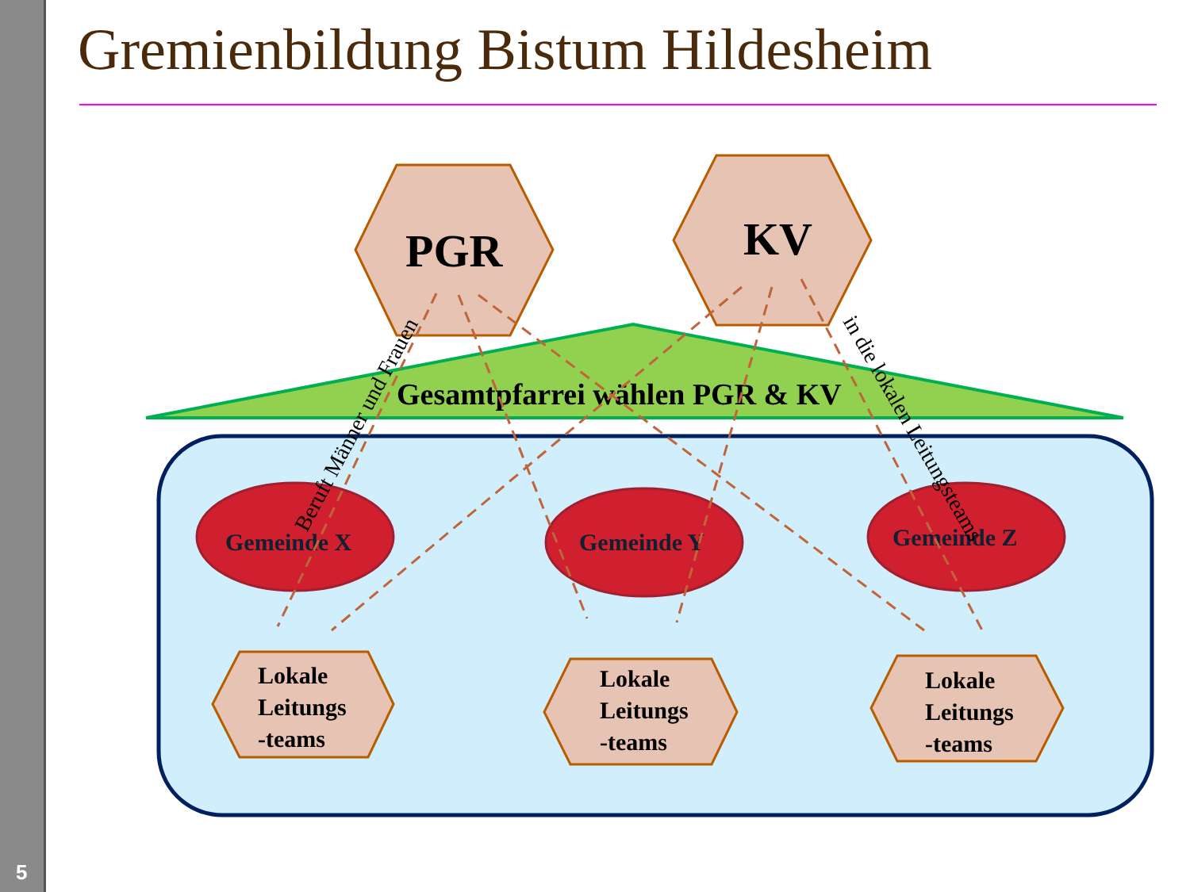Gremienbildung Bistum Hildesheim
Gesamtpfarrei wählen PGR & KV
PGR
KV
Gemeinde X
Gemeinde Y
Gemeinde Z
Lokale
Leitungs
-teams
Lokale
Leitungs
-teams
Lokale
Leitungs
-teams
Beruft Männer und Frauen
in die lokalen Leitungsteams
5